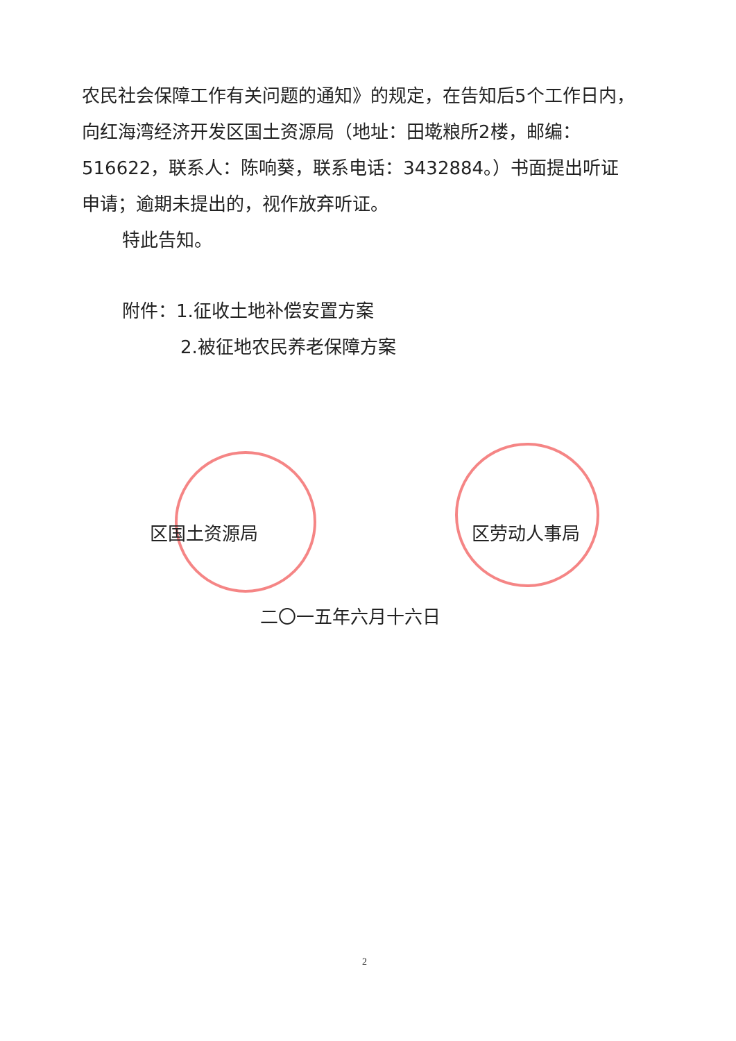农民社会保障工作有关问题的通知》的规定，在告知后5个工作日内，向红海湾经济开发区国土资源局（地址：田墘粮所2楼，邮编：516622，联系人：陈响葵，联系电话：3432884。）书面提出听证申请；逾期未提出的，视作放弃听证。
特此告知。
附件：1.征收土地补偿安置方案
2.被征地农民养老保障方案
区国土资源局 区劳动人事局
二〇一五年六月十六日
2